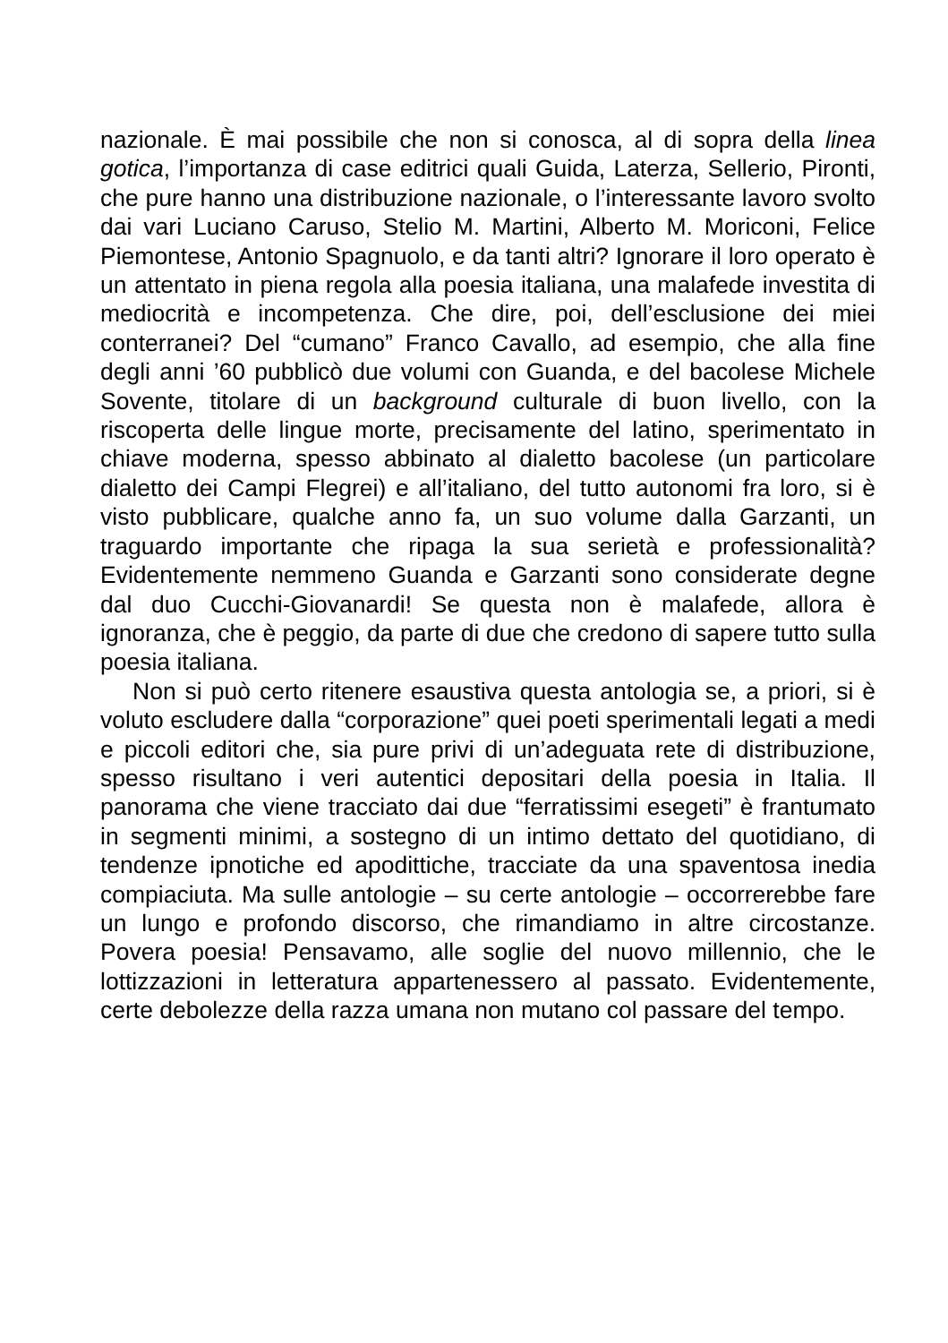nazionale. È mai possibile che non si conosca, al di sopra della linea gotica, l’importanza di case editrici quali Guida, Laterza, Sellerio, Pironti, che pure hanno una distribuzione nazionale, o l’interessante lavoro svolto dai vari Luciano Caruso, Stelio M. Martini, Alberto M. Moriconi, Felice Piemontese, Antonio Spagnuolo, e da tanti altri? Ignorare il loro operato è un attentato in piena regola alla poesia italiana, una malafede investita di mediocrità e incompetenza. Che dire, poi, dell’esclusione dei miei conterranei? Del “cumano” Franco Cavallo, ad esempio, che alla fine degli anni ’60 pubblicò due volumi con Guanda, e del bacolese Michele Sovente, titolare di un background culturale di buon livello, con la riscoperta delle lingue morte, precisamente del latino, sperimentato in chiave moderna, spesso abbinato al dialetto bacolese (un particolare dialetto dei Campi Flegrei) e all’italiano, del tutto autonomi fra loro, si è visto pubblicare, qualche anno fa, un suo volume dalla Garzanti, un traguardo importante che ripaga la sua serietà e professionalità? Evidentemente nemmeno Guanda e Garzanti sono considerate degne dal duo Cucchi-Giovanardi! Se questa non è malafede, allora è ignoranza, che è peggio, da parte di due che credono di sapere tutto sulla poesia italiana.
Non si può certo ritenere esaustiva questa antologia se, a priori, si è voluto escludere dalla “corporazione” quei poeti sperimentali legati a medi e piccoli editori che, sia pure privi di un’adeguata rete di distribuzione, spesso risultano i veri autentici depositari della poesia in Italia. Il panorama che viene tracciato dai due “ferratissimi esegeti” è frantumato in segmenti minimi, a sostegno di un intimo dettato del quotidiano, di tendenze ipnotiche ed apodittiche, tracciate da una spaventosa inedia compiaciuta. Ma sulle antologie – su certe antologie – occorrerebbe fare un lungo e profondo discorso, che rimandiamo in altre circostanze. Povera poesia! Pensavamo, alle soglie del nuovo millennio, che le lottizzazioni in letteratura appartenessero al passato. Evidentemente, certe debolezze della razza umana non mutano col passare del tempo.